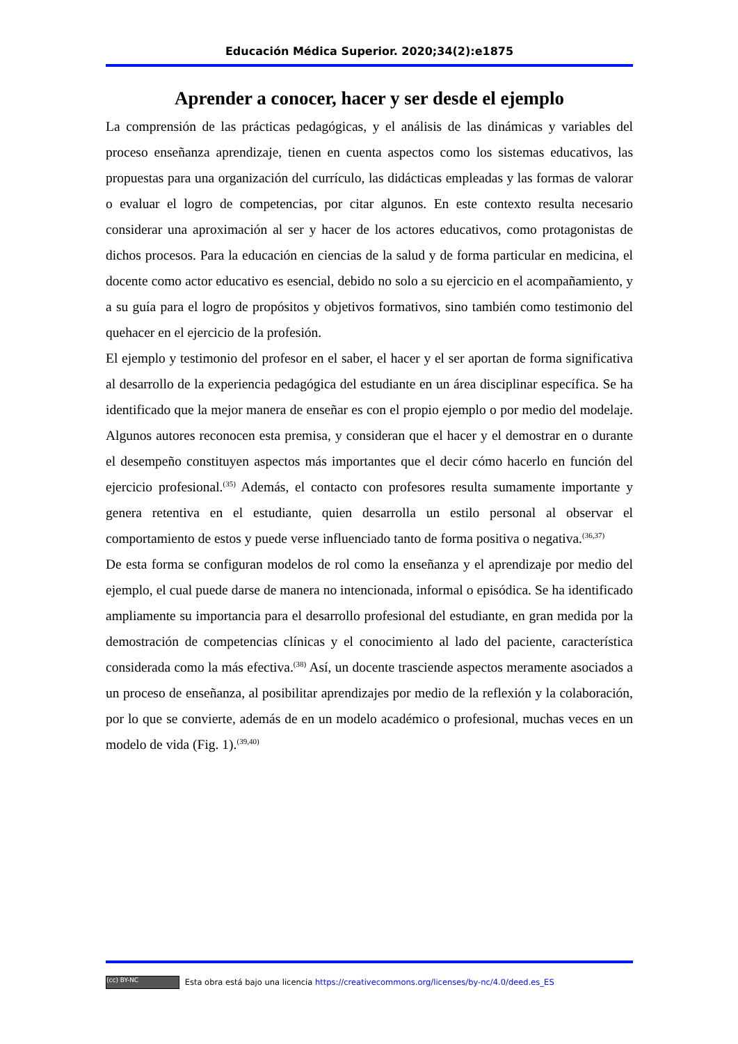Educación Médica Superior. 2020;34(2):e1875
Aprender a conocer, hacer y ser desde el ejemplo
La comprensión de las prácticas pedagógicas, y el análisis de las dinámicas y variables del proceso enseñanza aprendizaje, tienen en cuenta aspectos como los sistemas educativos, las propuestas para una organización del currículo, las didácticas empleadas y las formas de valorar o evaluar el logro de competencias, por citar algunos. En este contexto resulta necesario considerar una aproximación al ser y hacer de los actores educativos, como protagonistas de dichos procesos. Para la educación en ciencias de la salud y de forma particular en medicina, el docente como actor educativo es esencial, debido no solo a su ejercicio en el acompañamiento, y a su guía para el logro de propósitos y objetivos formativos, sino también como testimonio del quehacer en el ejercicio de la profesión.
El ejemplo y testimonio del profesor en el saber, el hacer y el ser aportan de forma significativa al desarrollo de la experiencia pedagógica del estudiante en un área disciplinar específica. Se ha identificado que la mejor manera de enseñar es con el propio ejemplo o por medio del modelaje. Algunos autores reconocen esta premisa, y consideran que el hacer y el demostrar en o durante el desempeño constituyen aspectos más importantes que el decir cómo hacerlo en función del ejercicio profesional.<sup>(35)</sup> Además, el contacto con profesores resulta sumamente importante y genera retentiva en el estudiante, quien desarrolla un estilo personal al observar el comportamiento de estos y puede verse influenciado tanto de forma positiva o negativa.<sup>(36,37)</sup>
De esta forma se configuran modelos de rol como la enseñanza y el aprendizaje por medio del ejemplo, el cual puede darse de manera no intencionada, informal o episódica. Se ha identificado ampliamente su importancia para el desarrollo profesional del estudiante, en gran medida por la demostración de competencias clínicas y el conocimiento al lado del paciente, característica considerada como la más efectiva.<sup>(38)</sup> Así, un docente trasciende aspectos meramente asociados a un proceso de enseñanza, al posibilitar aprendizajes por medio de la reflexión y la colaboración, por lo que se convierte, además de en un modelo académico o profesional, muchas veces en un modelo de vida (Fig. 1).<sup>(39,40)</sup>
(cc) BY-NC Esta obra está bajo una licencia https://creativecommons.org/licenses/by-nc/4.0/deed.es_ES